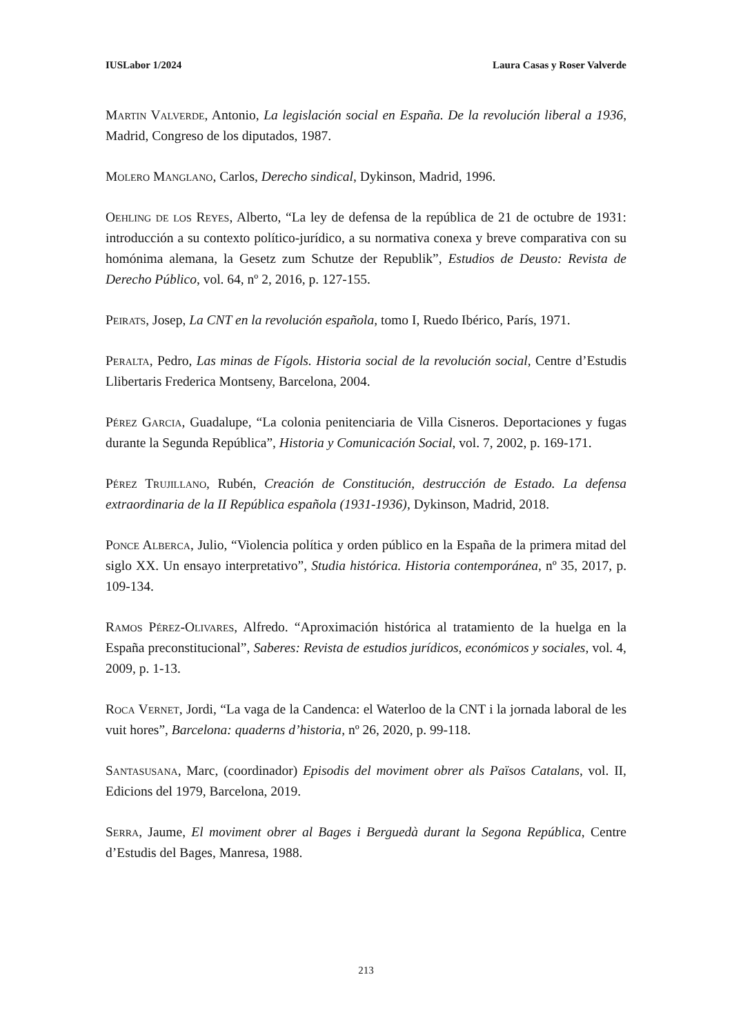IUSLabor 1/2024 Laura Casas y Roser Valverde
Martin Valverde, Antonio, La legislación social en España. De la revolución liberal a 1936, Madrid, Congreso de los diputados, 1987.
Molero Manglano, Carlos, Derecho sindical, Dykinson, Madrid, 1996.
Oehling de los Reyes, Alberto, “La ley de defensa de la república de 21 de octubre de 1931: introducción a su contexto político-jurídico, a su normativa conexa y breve comparativa con su homónima alemana, la Gesetz zum Schutze der Republik”, Estudios de Deusto: Revista de Derecho Público, vol. 64, nº 2, 2016, p. 127-155.
Peirats, Josep, La CNT en la revolución española, tomo I, Ruedo Ibérico, París, 1971.
Peralta, Pedro, Las minas de Fígols. Historia social de la revolución social, Centre d’Estudis Llibertaris Frederica Montseny, Barcelona, 2004.
Pérez Garcia, Guadalupe, “La colonia penitenciaria de Villa Cisneros. Deportaciones y fugas durante la Segunda República”, Historia y Comunicación Social, vol. 7, 2002, p. 169-171.
Pérez Trujillano, Rubén, Creación de Constitución, destrucción de Estado. La defensa extraordinaria de la II República española (1931-1936), Dykinson, Madrid, 2018.
Ponce Alberca, Julio, “Violencia política y orden público en la España de la primera mitad del siglo XX. Un ensayo interpretativo”, Studia histórica. Historia contemporánea, nº 35, 2017, p. 109-134.
Ramos Pérez-Olivares, Alfredo. “Aproximación histórica al tratamiento de la huelga en la España preconstitucional”, Saberes: Revista de estudios jurídicos, económicos y sociales, vol. 4, 2009, p. 1-13.
Roca Vernet, Jordi, “La vaga de la Candenca: el Waterloo de la CNT i la jornada laboral de les vuit hores”, Barcelona: quaderns d’historia, nº 26, 2020, p. 99-118.
Santasusana, Marc, (coordinador) Episodis del moviment obrer als Països Catalans, vol. II, Edicions del 1979, Barcelona, 2019.
Serra, Jaume, El moviment obrer al Bages i Berguedà durant la Segona República, Centre d’Estudis del Bages, Manresa, 1988.
213